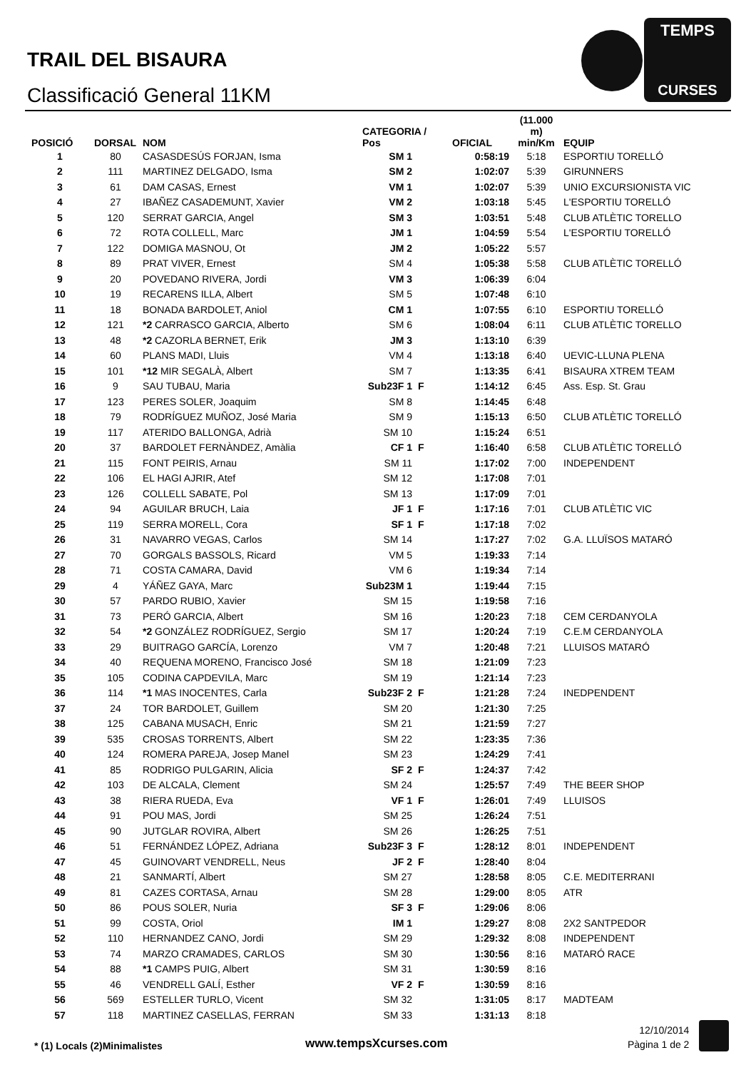TRAIL DEL BISAURA
Classificació General 11KM
TEMPS
CURSES
| POSICIÓ | DORSAL | NOM | CATEGORIA / Pos | | OFICIAL | (11.000 m) min/Km | EQUIP |
| --- | --- | --- | --- | --- | --- | --- | --- |
| 1 | 80 | CASASDESÚS FORJAN, Isma | SM 1 | | 0:58:19 | 5:18 | ESPORTIU TORELLÓ |
| 2 | 111 | MARTINEZ DELGADO, Isma | SM 2 | | 1:02:07 | 5:39 | GIRUNNERS |
| 3 | 61 | DAM CASAS, Ernest | VM 1 | | 1:02:07 | 5:39 | UNIO EXCURSIONISTA VIC |
| 4 | 27 | IBAÑEZ CASADEMUNT, Xavier | VM 2 | | 1:03:18 | 5:45 | L'ESPORTIU TORELLÓ |
| 5 | 120 | SERRAT GARCIA, Angel | SM 3 | | 1:03:51 | 5:48 | CLUB ATLÈTIC TORELLO |
| 6 | 72 | ROTA COLLELL, Marc | JM 1 | | 1:04:59 | 5:54 | L'ESPORTIU TORELLÓ |
| 7 | 122 | DOMIGA MASNOU, Ot | JM 2 | | 1:05:22 | 5:57 | |
| 8 | 89 | PRAT VIVER, Ernest | SM 4 | | 1:05:38 | 5:58 | CLUB ATLÈTIC TORELLÓ |
| 9 | 20 | POVEDANO RIVERA, Jordi | VM 3 | | 1:06:39 | 6:04 | |
| 10 | 19 | RECARENS ILLA, Albert | SM 5 | | 1:07:48 | 6:10 | |
| 11 | 18 | BONADA BARDOLET, Aniol | CM 1 | | 1:07:55 | 6:10 | ESPORTIU TORELLÓ |
| 12 | 121 | *2 CARRASCO GARCIA, Alberto | SM 6 | | 1:08:04 | 6:11 | CLUB ATLÈTIC TORELLO |
| 13 | 48 | *2 CAZORLA BERNET, Erik | JM 3 | | 1:13:10 | 6:39 | |
| 14 | 60 | PLANS MADI, Lluis | VM 4 | | 1:13:18 | 6:40 | UEVIC-LLUNA PLENA |
| 15 | 101 | *12 MIR SEGALÀ, Albert | SM 7 | | 1:13:35 | 6:41 | BISAURA XTREM TEAM |
| 16 | 9 | SAU TUBAU, Maria | Sub23F 1 | F | 1:14:12 | 6:45 | Ass. Esp. St. Grau |
| 17 | 123 | PERES SOLER, Joaquim | SM 8 | | 1:14:45 | 6:48 | |
| 18 | 79 | RODRÍGUEZ MUÑOZ, José Maria | SM 9 | | 1:15:13 | 6:50 | CLUB ATLÈTIC TORELLÓ |
| 19 | 117 | ATERIDO BALLONGA, Adrià | SM 10 | | 1:15:24 | 6:51 | |
| 20 | 37 | BARDOLET FERNÀNDEZ, Amàlia | CF 1 | F | 1:16:40 | 6:58 | CLUB ATLÈTIC TORELLÓ |
| 21 | 115 | FONT PEIRIS, Arnau | SM 11 | | 1:17:02 | 7:00 | INDEPENDENT |
| 22 | 106 | EL HAGI AJRIR, Atef | SM 12 | | 1:17:08 | 7:01 | |
| 23 | 126 | COLLELL SABATE, Pol | SM 13 | | 1:17:09 | 7:01 | |
| 24 | 94 | AGUILAR BRUCH, Laia | JF 1 | F | 1:17:16 | 7:01 | CLUB ATLÈTIC VIC |
| 25 | 119 | SERRA MORELL, Cora | SF 1 | F | 1:17:18 | 7:02 | |
| 26 | 31 | NAVARRO VEGAS, Carlos | SM 14 | | 1:17:27 | 7:02 | G.A. LLUÏSOS MATARÓ |
| 27 | 70 | GORGALS BASSOLS, Ricard | VM 5 | | 1:19:33 | 7:14 | |
| 28 | 71 | COSTA CAMARA, David | VM 6 | | 1:19:34 | 7:14 | |
| 29 | 4 | YÁÑEZ GAYA, Marc | Sub23M 1 | | 1:19:44 | 7:15 | |
| 30 | 57 | PARDO RUBIO, Xavier | SM 15 | | 1:19:58 | 7:16 | |
| 31 | 73 | PERÓ GARCIA, Albert | SM 16 | | 1:20:23 | 7:18 | CEM CERDANYOLA |
| 32 | 54 | *2 GONZÁLEZ RODRÍGUEZ, Sergio | SM 17 | | 1:20:24 | 7:19 | C.E.M CERDANYOLA |
| 33 | 29 | BUITRAGO GARCÍA, Lorenzo | VM 7 | | 1:20:48 | 7:21 | LLUISOS MATARÓ |
| 34 | 40 | REQUENA MORENO, Francisco José | SM 18 | | 1:21:09 | 7:23 | |
| 35 | 105 | CODINA CAPDEVILA, Marc | SM 19 | | 1:21:14 | 7:23 | |
| 36 | 114 | *1 MAS INOCENTES, Carla | Sub23F 2 | F | 1:21:28 | 7:24 | INEDPENDENT |
| 37 | 24 | TOR BARDOLET, Guillem | SM 20 | | 1:21:30 | 7:25 | |
| 38 | 125 | CABANA MUSACH, Enric | SM 21 | | 1:21:59 | 7:27 | |
| 39 | 535 | CROSAS TORRENTS, Albert | SM 22 | | 1:23:35 | 7:36 | |
| 40 | 124 | ROMERA PAREJA, Josep Manel | SM 23 | | 1:24:29 | 7:41 | |
| 41 | 85 | RODRIGO PULGARIN, Alicia | SF 2 | F | 1:24:37 | 7:42 | |
| 42 | 103 | DE ALCALA, Clement | SM 24 | | 1:25:57 | 7:49 | THE BEER SHOP |
| 43 | 38 | RIERA RUEDA, Eva | VF 1 | F | 1:26:01 | 7:49 | LLUISOS |
| 44 | 91 | POU MAS, Jordi | SM 25 | | 1:26:24 | 7:51 | |
| 45 | 90 | JUTGLAR ROVIRA, Albert | SM 26 | | 1:26:25 | 7:51 | |
| 46 | 51 | FERNÁNDEZ LÓPEZ, Adriana | Sub23F 3 | F | 1:28:12 | 8:01 | INDEPENDENT |
| 47 | 45 | GUINOVART VENDRELL, Neus | JF 2 | F | 1:28:40 | 8:04 | |
| 48 | 21 | SANMARTÍ, Albert | SM 27 | | 1:28:58 | 8:05 | C.E. MEDITERRANI |
| 49 | 81 | CAZES CORTASA, Arnau | SM 28 | | 1:29:00 | 8:05 | ATR |
| 50 | 86 | POUS SOLER, Nuria | SF 3 | F | 1:29:06 | 8:06 | |
| 51 | 99 | COSTA, Oriol | IM 1 | | 1:29:27 | 8:08 | 2X2 SANTPEDOR |
| 52 | 110 | HERNANDEZ CANO, Jordi | SM 29 | | 1:29:32 | 8:08 | INDEPENDENT |
| 53 | 74 | MARZO CRAMADES, CARLOS | SM 30 | | 1:30:56 | 8:16 | MATARÓ RACE |
| 54 | 88 | *1 CAMPS PUIG, Albert | SM 31 | | 1:30:59 | 8:16 | |
| 55 | 46 | VENDRELL GALÍ, Esther | VF 2 | F | 1:30:59 | 8:16 | |
| 56 | 569 | ESTELLER TURLO, Vicent | SM 32 | | 1:31:05 | 8:17 | MADTEAM |
| 57 | 118 | MARTINEZ CASELLAS, FERRAN | SM 33 | | 1:31:13 | 8:18 | |
* (1) Locals (2)Minimalistes www.tempsXcurses.com
12/10/2014
Pàgina 1 de 2